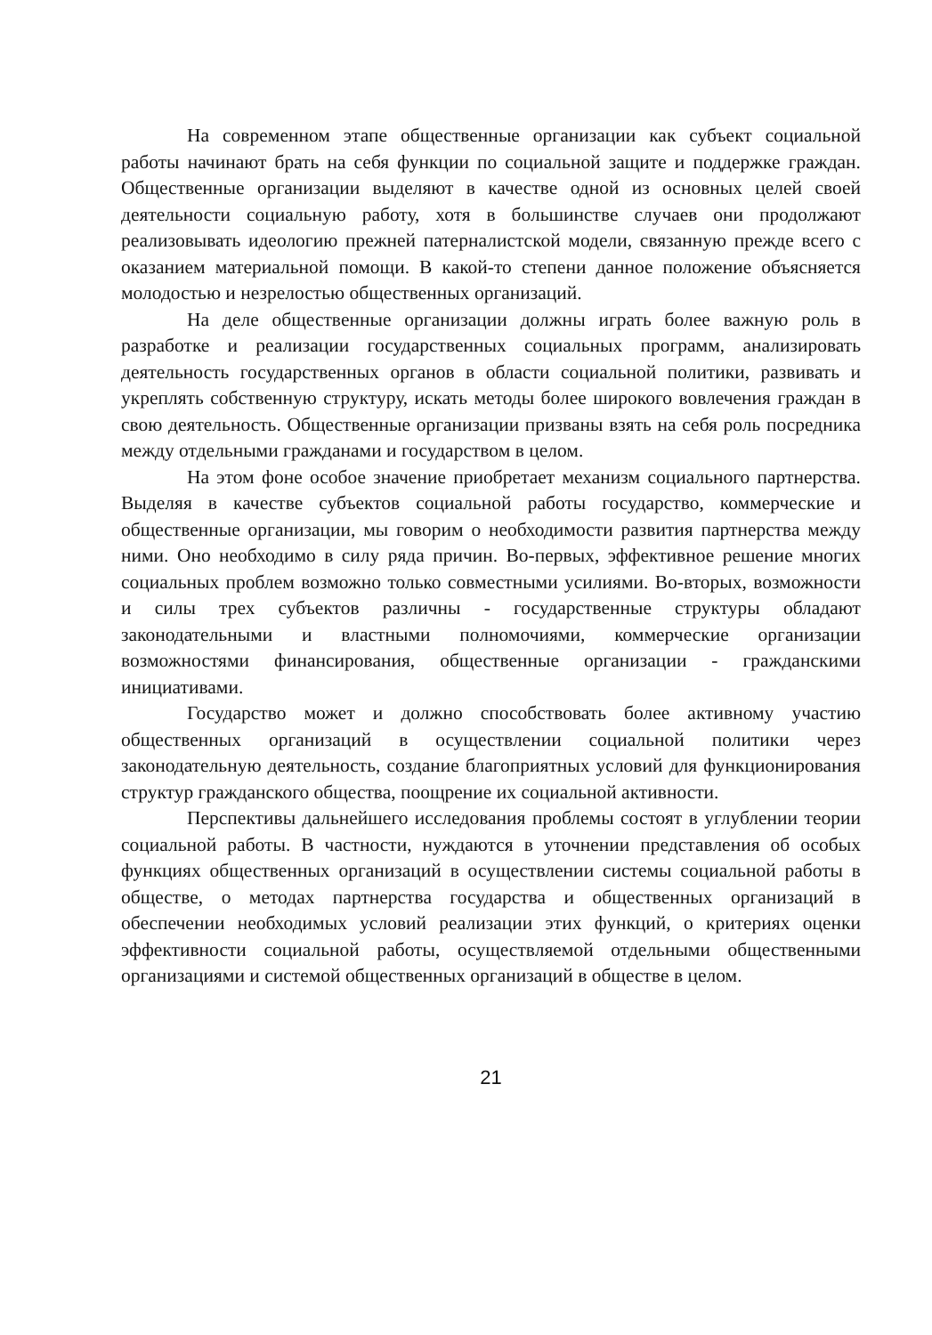На современном этапе общественные организации как субъект социальной работы начинают брать на себя функции по социальной защите и поддержке граждан. Общественные организации выделяют в качестве одной из основных целей своей деятельности социальную работу, хотя в большинстве случаев они продолжают реализовывать идеологию прежней патерналистской модели, связанную прежде всего с оказанием материальной помощи. В какой-то степени данное положение объясняется молодостью и незрелостью общественных организаций.
На деле общественные организации должны играть более важную роль в разработке и реализации государственных социальных программ, анализировать деятельность государственных органов в области социальной политики, развивать и укреплять собственную структуру, искать методы более широкого вовлечения граждан в свою деятельность. Общественные организации призваны взять на себя роль посредника между отдельными гражданами и государством в целом.
На этом фоне особое значение приобретает механизм социального партнерства. Выделяя в качестве субъектов социальной работы государство, коммерческие и общественные организации, мы говорим о необходимости развития партнерства между ними. Оно необходимо в силу ряда причин. Во-первых, эффективное решение многих социальных проблем возможно только совместными усилиями. Во-вторых, возможности и силы трех субъектов различны - государственные структуры обладают законодательными и властными полномочиями, коммерческие организации возможностями финансирования, общественные организации - гражданскими инициативами.
Государство может и должно способствовать более активному участию общественных организаций в осуществлении социальной политики через законодательную деятельность, создание благоприятных условий для функционирования структур гражданского общества, поощрение их социальной активности.
Перспективы дальнейшего исследования проблемы состоят в углублении теории социальной работы. В частности, нуждаются в уточнении представления об особых функциях общественных организаций в осуществлении системы социальной работы в обществе, о методах партнерства государства и общественных организаций в обеспечении необходимых условий реализации этих функций, о критериях оценки эффективности социальной работы, осуществляемой отдельными общественными организациями и системой общественных организаций в обществе в целом.
21